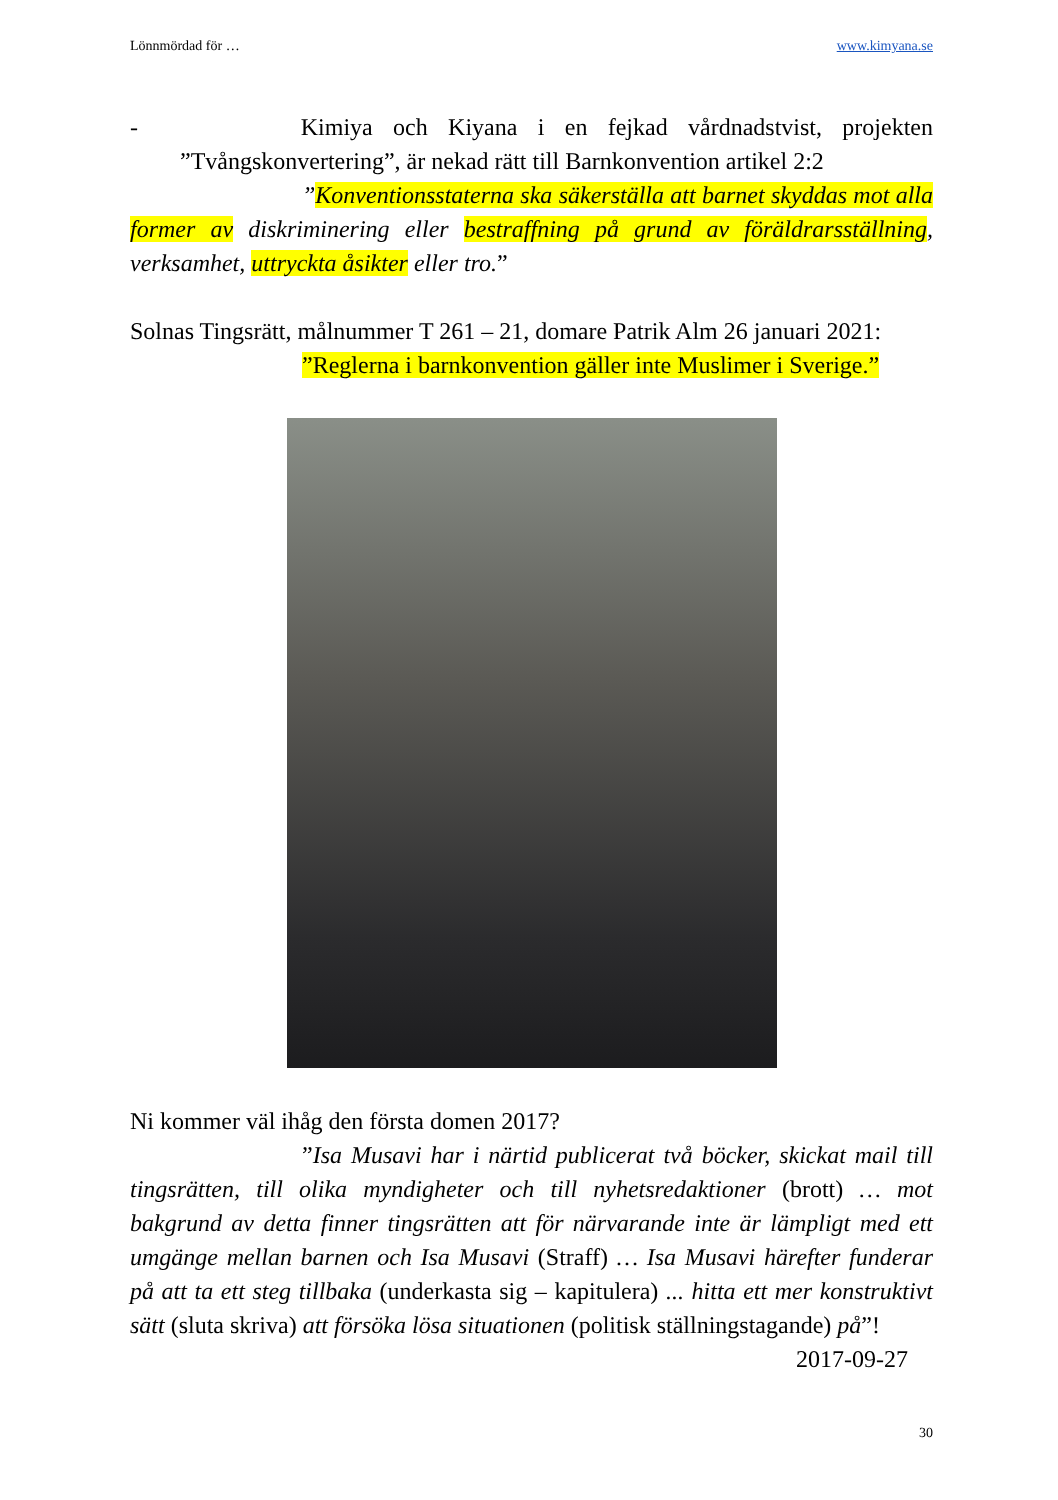Lönnmördad för … www.kimyana.se
- Kimiya och Kiyana i en fejkad vårdnadstvist, projekten ”Tvångskonvertering”, är nekad rätt till Barnkonvention artikel 2:2
”Konventionsstaterna ska säkerställa att barnet skyddas mot alla former av diskriminering eller bestraffning på grund av föräldrarsställning, verksamhet, uttryckta åsikter eller tro.”
Solnas Tingsrätt, målnummer T 261 – 21, domare Patrik Alm 26 januari 2021:
”Reglerna i barnkonvention gäller inte Muslimer i Sverige.”
Ni kommer väl ihåg den första domen 2017?
”Isa Musavi har i närtid publicerat två böcker, skickat mail till tingsrätten, till olika myndigheter och till nyhetsredaktioner (brott) … mot bakgrund av detta finner tingsrätten att för närvarande inte är lämpligt med ett umgänge mellan barnen och Isa Musavi (Straff) … Isa Musavi härefter funderar på att ta ett steg tillbaka (underkasta sig – kapitulera) ... hitta ett mer konstruktivt sätt (sluta skriva) att försöka lösa situationen (politisk ställningstagande) på”! 2017-09-27
30